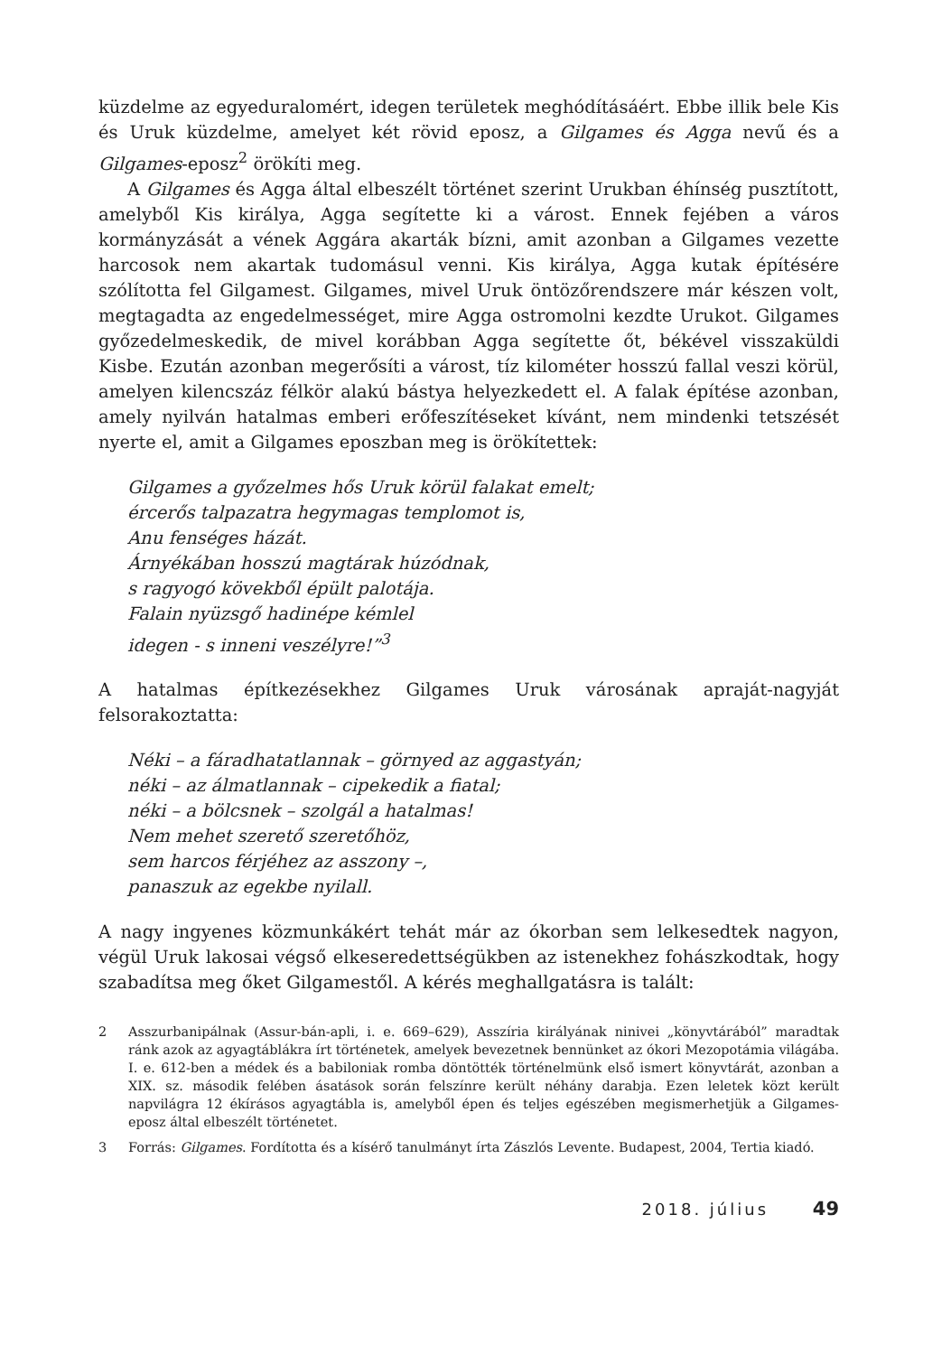küzdelme az egyeduralomért, idegen területek meghódításáért. Ebbe illik bele Kis és Uruk küzdelme, amelyet két rövid eposz, a Gilgames és Agga nevű és a Gilgames-eposz<sup>2</sup> örökíti meg.
A Gilgames és Agga által elbeszélt történet szerint Urukban éhínség pusztított, amelyből Kis királya, Agga segítette ki a várost. Ennek fejében a város kormányzását a vének Aggára akarták bízni, amit azonban a Gilgames vezette harcosok nem akartak tudomásul venni. Kis királya, Agga kutak építésére szólította fel Gilgamest. Gilgames, mivel Uruk öntözőrendszere már készen volt, megtagadta az engedelmességet, mire Agga ostromolni kezdte Urukot. Gilgames győzedelmeskedik, de mivel korábban Agga segítette őt, békével visszaküldi Kisbe. Ezután azonban megerősíti a várost, tíz kilométer hosszú fallal veszi körül, amelyen kilencszáz félkör alakú bástya helyezkedett el. A falak építése azonban, amely nyilván hatalmas emberi erőfeszítéseket kívánt, nem mindenki tetszését nyerte el, amit a Gilgames eposzban meg is örökítettek:
Gilgames a győzelmes hős Uruk körül falakat emelt;
ércerős talpazatra hegymagas templomot is,
Anu fenséges házát.
Árnyékában hosszú magtárak húzódnak,
s ragyogó kövekből épült palotája.
Falain nyüzsgő hadinépe kémlel
idegen - s inneni veszélyre!”<sup>3</sup>
A hatalmas építkezésekhez Gilgames Uruk városának apraját-nagyját felsorakoztatta:
Néki – a fáradhatatlannak – görnyed az aggastyán;
néki – az álmatlannak – cipekedik a fiatal;
néki – a bölcsnek – szolgál a hatalmas!
Nem mehet szerető szeretőhöz,
sem harcos férjéhez az asszony –,
panaszuk az egekbe nyilall.
A nagy ingyenes közmunkákért tehát már az ókorban sem lelkesedtek nagyon, végül Uruk lakosai végső elkeseredettségükben az istenekhez fohászkodtak, hogy szabadítsa meg őket Gilgamestől. A kérés meghallgatásra is talált:
2 Asszurbanipálnak (Assur-bán-apli, i. e. 669–629), Asszíria királyának ninivei „könyvtárából” maradtak ránk azok az agyagtáblákra írt történetek, amelyek bevezetnek bennünket az ókori Mezopotámia világába. I. e. 612-ben a médek és a babiloniak romba döntötték történelmünk első ismert könyvtárát, azonban a XIX. sz. második felében ásatások során felszínre került néhány darabja. Ezen leletek közt került napvilágra 12 ékírásos agyagtábla is, amelyből épen és teljes egészében megismerhetjük a Gilgames-eposz által elbeszélt történetet.
3 Forrás: Gilgames. Fordította és a kísérő tanulmányt írta Zászlós Levente. Budapest, 2004, Tertia kiadó.
2018. július 49